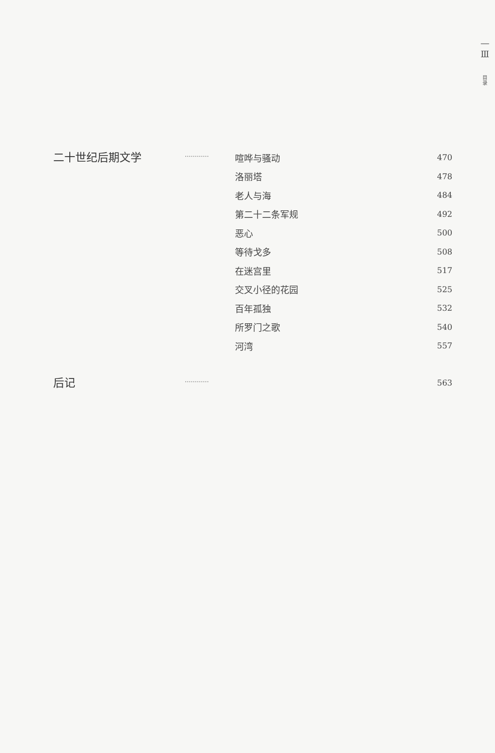—
Ⅲ
目
录
二十世纪后期文学
…………
喧哗与骚动 470
洛丽塔 478
老人与海 484
第二十二条军规 492
恶心 500
等待戈多 508
在迷宫里 517
交叉小径的花园 525
百年孤独 532
所罗门之歌 540
河湾 557
后记
…………
563